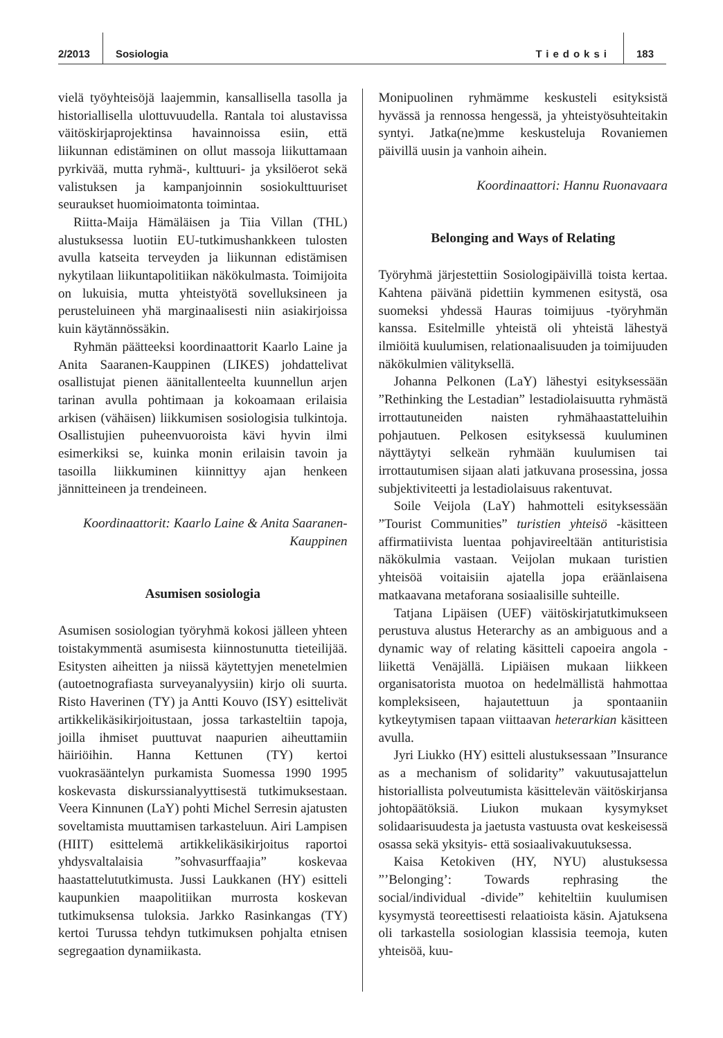2/2013 Sosiologia Tiedoksi 183
vielä työyhteisöjä laajemmin, kansallisella tasolla ja historiallisella ulottuvuudella. Rantala toi alustavissa väitöskirjaprojektinsa havainnoissa esiin, että liikunnan edistäminen on ollut massoja liikuttamaan pyrkivää, mutta ryhmä-, kulttuuri- ja yksilöerot sekä valistuksen ja kampanjoinnin sosiokulttuuriset seuraukset huomioimatonta toimintaa.
Riitta-Maija Hämäläisen ja Tiia Villan (THL) alustuksessa luotiin EU-tutkimushankkeen tulosten avulla katseita terveyden ja liikunnan edistämisen nykytilaan liikuntapolitiikan näkökulmasta. Toimijoita on lukuisia, mutta yhteistyötä sovelluksineen ja perusteluineen yhä marginaalisesti niin asiakirjoissa kuin käytännössäkin.
Ryhmän päätteeksi koordinaattorit Kaarlo Laine ja Anita Saaranen-Kauppinen (LIKES) johdattelivat osallistujat pienen äänitallenteelta kuunnellun arjen tarinan avulla pohtimaan ja kokoamaan erilaisia arkisen (vähäisen) liikkumisen sosiologisia tulkintoja. Osallistujien puheenvuoroista kävi hyvin ilmi esimerkiksi se, kuinka monin erilaisin tavoin ja tasoilla liikkuminen kiinnittyy ajan henkeen jännitteineen ja trendeineen.
Koordinaattorit: Kaarlo Laine & Anita Saaranen-Kauppinen
Asumisen sosiologia
Asumisen sosiologian työryhmä kokosi jälleen yhteen toistakymmentä asumisesta kiinnostunutta tieteilijää. Esitysten aiheitten ja niissä käytettyjen menetelmien (autoetnografiasta surveyanalyysiin) kirjo oli suurta. Risto Haverinen (TY) ja Antti Kouvo (ISY) esittelivät artikkelikäsikirjoitustaan, jossa tarkasteltiin tapoja, joilla ihmiset puuttuvat naapurien aiheuttamiin häiriöihin. Hanna Kettunen (TY) kertoi vuokrasääntelyn purkamista Suomessa 1990 1995 koskevasta diskurssianalyyttisestä tutkimuksestaan. Veera Kinnunen (LaY) pohti Michel Serresin ajatusten soveltamista muuttamisen tarkasteluun. Airi Lampisen (HIIT) esittelemä artikkelikäsikirjoitus raportoi yhdysvaltalaisia ”sohvasurffaajia” koskevaa haastattelututkimusta. Jussi Laukkanen (HY) esitteli kaupunkien maapolitiikan murrosta koskevan tutkimuksensa tuloksia. Jarkko Rasinkangas (TY) kertoi Turussa tehdyn tutkimuksen pohjalta etnisen segregaation dynamiikasta.
Monipuolinen ryhmämme keskusteli esityksistä hyvässä ja rennossa hengessä, ja yhteistyösuhteitakin syntyi. Jatka(ne)mme keskusteluja Rovaniemen päivillä uusin ja vanhoin aihein.
Koordinaattori: Hannu Ruonavaara
Belonging and Ways of Relating
Työryhmä järjestettiin Sosiologipäivillä toista kertaa. Kahtena päivänä pidettiin kymmenen esitystä, osa suomeksi yhdessä Hauras toimijuus -työryhmän kanssa. Esitelmille yhteistä oli yhteistä lähestyä ilmiöitä kuulumisen, relationaalisuuden ja toimijuuden näkökulmien välityksellä.
Johanna Pelkonen (LaY) lähestyi esityksessään ”Rethinking the Lestadian” lestadiolaisuutta ryhmästä irrottautuneiden naisten ryhmähaastatteluihin pohjautuen. Pelkosen esityksessä kuuluminen näyttäytyi selkeän ryhmään kuulumisen tai irrottautumisen sijaan alati jatkuvana prosessina, jossa subjektiviteetti ja lestadiolaisuus rakentuvat.
Soile Veijola (LaY) hahmotteli esityksessään ”Tourist Communities” turistien yhteisö -käsitteen affirmatiivista luentaa pohjavireeltään antituristisia näkökulmia vastaan. Veijolan mukaan turistien yhteisöä voitaisiin ajatella jopa eräänlaisena matkaavana metaforana sosiaalisille suhteille.
Tatjana Lipäisen (UEF) väitöskirjatutkimukseen perustuva alustus Heterarchy as an ambiguous and a dynamic way of relating käsitteli capoeira angola -liikettä Venäjällä. Lipiäisen mukaan liikkeen organisatorista muotoa on hedelmällistä hahmottaa kompleksiseen, hajautettuun ja spontaaniin kytkeytymisen tapaan viittaavan heterarkian käsitteen avulla.
Jyri Liukko (HY) esitteli alustuksessaan ”Insurance as a mechanism of solidarity” vakuutusajattelun historiallista polveutumista käsittelevän väitöskirjansa johtopäätöksiä. Liukon mukaan kysymykset solidaarisuudesta ja jaetusta vastuusta ovat keskeisessä osassa sekä yksityis- että sosiaalivakuutuksessa.
Kaisa Ketokiven (HY, NYU) alustuksessa ”’Belonging’: Towards rephrasing the social/individual -divide” kehiteltiin kuulumisen kysymystä teoreettisesti relaatioista käsin. Ajatuksena oli tarkastella sosiologian klassisia teemoja, kuten yhteisöä, kuu-